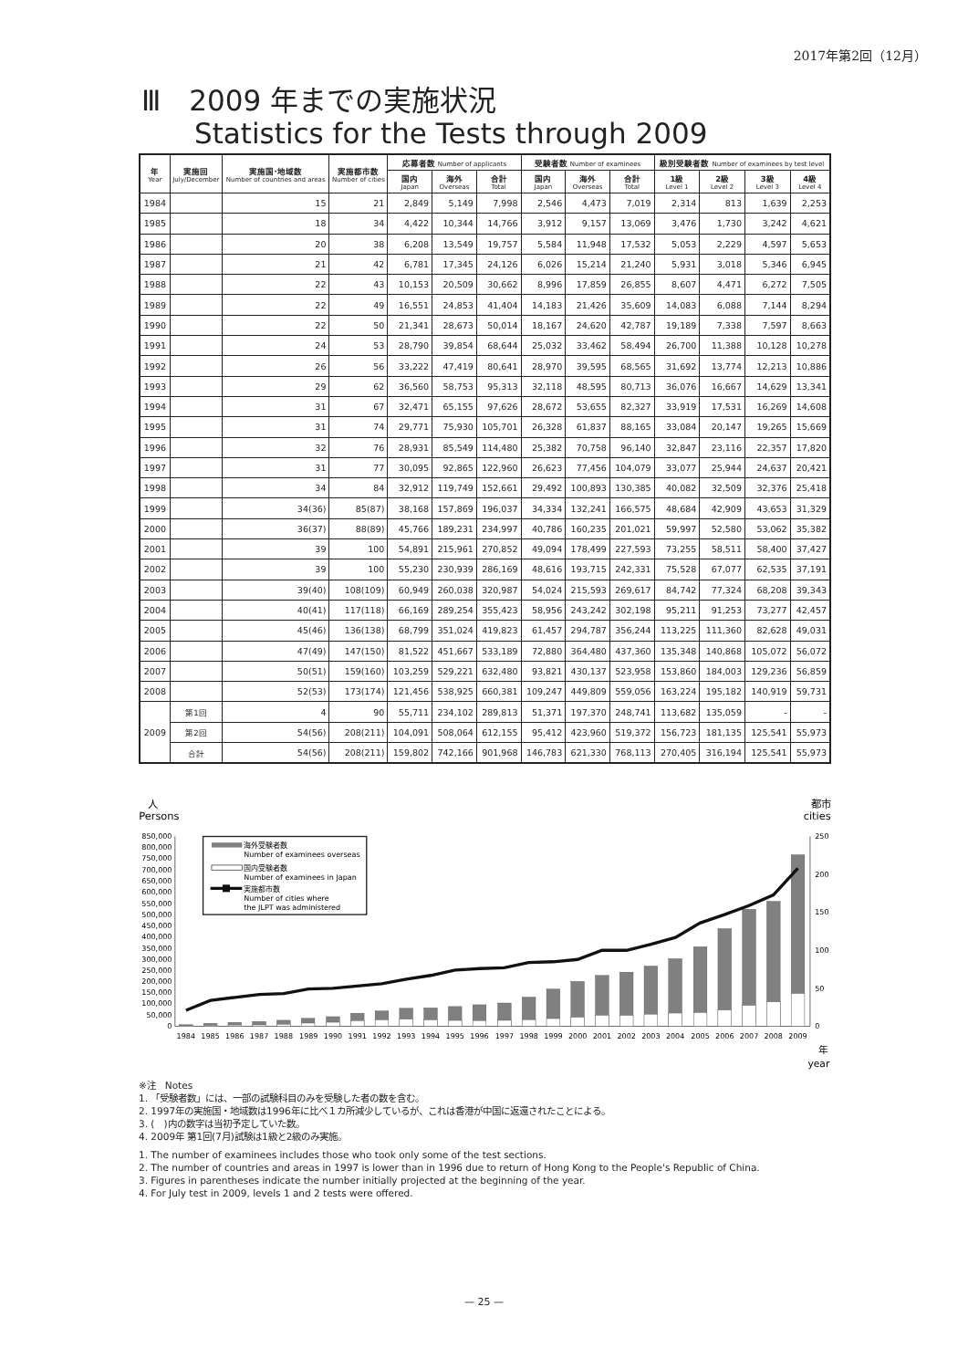2017年第2回（12月）
Ⅲ　2009 年までの実施状況
Statistics for the Tests through 2009
| 年 Year | 実施回 July/December | 実施国･地域数 Number of countries and areas | 実施都市数 Number of cities | 応募者数 Number of applicants | | | 受験者数 Number of examinees | | | 級別受験者数 Number of examinees by test level | | | |
| --- | --- | --- | --- | --- | --- | --- | --- | --- | --- | --- | --- | --- | --- |
| | | | | 国内 Japan | 海外 Overseas | 合計 Total | 国内 Japan | 海外 Overseas | 合計 Total | 1級 Level 1 | 2級 Level 2 | 3級 Level 3 | 4級 Level 4 |
| 1984 | | 15 | 21 | 2,849 | 5,149 | 7,998 | 2,546 | 4,473 | 7,019 | 2,314 | 813 | 1,639 | 2,253 |
| 1985 | | 18 | 34 | 4,422 | 10,344 | 14,766 | 3,912 | 9,157 | 13,069 | 3,476 | 1,730 | 3,242 | 4,621 |
| 1986 | | 20 | 38 | 6,208 | 13,549 | 19,757 | 5,584 | 11,948 | 17,532 | 5,053 | 2,229 | 4,597 | 5,653 |
| 1987 | | 21 | 42 | 6,781 | 17,345 | 24,126 | 6,026 | 15,214 | 21,240 | 5,931 | 3,018 | 5,346 | 6,945 |
| 1988 | | 22 | 43 | 10,153 | 20,509 | 30,662 | 8,996 | 17,859 | 26,855 | 8,607 | 4,471 | 6,272 | 7,505 |
| 1989 | | 22 | 49 | 16,551 | 24,853 | 41,404 | 14,183 | 21,426 | 35,609 | 14,083 | 6,088 | 7,144 | 8,294 |
| 1990 | | 22 | 50 | 21,341 | 28,673 | 50,014 | 18,167 | 24,620 | 42,787 | 19,189 | 7,338 | 7,597 | 8,663 |
| 1991 | | 24 | 53 | 28,790 | 39,854 | 68,644 | 25,032 | 33,462 | 58,494 | 26,700 | 11,388 | 10,128 | 10,278 |
| 1992 | | 26 | 56 | 33,222 | 47,419 | 80,641 | 28,970 | 39,595 | 68,565 | 31,692 | 13,774 | 12,213 | 10,886 |
| 1993 | | 29 | 62 | 36,560 | 58,753 | 95,313 | 32,118 | 48,595 | 80,713 | 36,076 | 16,667 | 14,629 | 13,341 |
| 1994 | | 31 | 67 | 32,471 | 65,155 | 97,626 | 28,672 | 53,655 | 82,327 | 33,919 | 17,531 | 16,269 | 14,608 |
| 1995 | | 31 | 74 | 29,771 | 75,930 | 105,701 | 26,328 | 61,837 | 88,165 | 33,084 | 20,147 | 19,265 | 15,669 |
| 1996 | | 32 | 76 | 28,931 | 85,549 | 114,480 | 25,382 | 70,758 | 96,140 | 32,847 | 23,116 | 22,357 | 17,820 |
| 1997 | | 31 | 77 | 30,095 | 92,865 | 122,960 | 26,623 | 77,456 | 104,079 | 33,077 | 25,944 | 24,637 | 20,421 |
| 1998 | | 34 | 84 | 32,912 | 119,749 | 152,661 | 29,492 | 100,893 | 130,385 | 40,082 | 32,509 | 32,376 | 25,418 |
| 1999 | | 34(36) | 85(87) | 38,168 | 157,869 | 196,037 | 34,334 | 132,241 | 166,575 | 48,684 | 42,909 | 43,653 | 31,329 |
| 2000 | | 36(37) | 88(89) | 45,766 | 189,231 | 234,997 | 40,786 | 160,235 | 201,021 | 59,997 | 52,580 | 53,062 | 35,382 |
| 2001 | | 39 | 100 | 54,891 | 215,961 | 270,852 | 49,094 | 178,499 | 227,593 | 73,255 | 58,511 | 58,400 | 37,427 |
| 2002 | | 39 | 100 | 55,230 | 230,939 | 286,169 | 48,616 | 193,715 | 242,331 | 75,528 | 67,077 | 62,535 | 37,191 |
| 2003 | | 39(40) | 108(109) | 60,949 | 260,038 | 320,987 | 54,024 | 215,593 | 269,617 | 84,742 | 77,324 | 68,208 | 39,343 |
| 2004 | | 40(41) | 117(118) | 66,169 | 289,254 | 355,423 | 58,956 | 243,242 | 302,198 | 95,211 | 91,253 | 73,277 | 42,457 |
| 2005 | | 45(46) | 136(138) | 68,799 | 351,024 | 419,823 | 61,457 | 294,787 | 356,244 | 113,225 | 111,360 | 82,628 | 49,031 |
| 2006 | | 47(49) | 147(150) | 81,522 | 451,667 | 533,189 | 72,880 | 364,480 | 437,360 | 135,348 | 140,868 | 105,072 | 56,072 |
| 2007 | | 50(51) | 159(160) | 103,259 | 529,221 | 632,480 | 93,821 | 430,137 | 523,958 | 153,860 | 184,003 | 129,236 | 56,859 |
| 2008 | | 52(53) | 173(174) | 121,456 | 538,925 | 660,381 | 109,247 | 449,809 | 559,056 | 163,224 | 195,182 | 140,919 | 59,731 |
| 2009 | 第1回 | 4 | 90 | 55,711 | 234,102 | 289,813 | 51,371 | 197,370 | 248,741 | 113,682 | 135,059 | - | - |
| | 第2回 | 54(56) | 208(211) | 104,091 | 508,064 | 612,155 | 95,412 | 423,960 | 519,372 | 156,723 | 181,135 | 125,541 | 55,973 |
| | 合計 | 54(56) | 208(211) | 159,802 | 742,166 | 901,968 | 146,783 | 621,330 | 768,113 | 270,405 | 316,194 | 125,541 | 55,973 |
人
Persons
都市
cities
850,000
800,000
750,000
700,000
650,000
600,000
550,000
500,000
450,000
400,000
350,000
300,000
250,000
200,000
150,000
100,000
50,000
0
250
200
150
100
50
0
1984
1985
1986
1987
1988
1989
1990
1991
1992
1993
1994
1995
1996
1997
1998
1999
2000
2001
2002
2003
2004
2005
2006
2007
2008
2009
年
year
海外受験者数
Number of examinees overseas
国内受験者数
Number of examinees in Japan
実施都市数
Number of cities where
the JLPT was administered
※注　Notes
1. 「受験者数」には、一部の試験科目のみを受験した者の数を含む。
2. 1997年の実施国・地域数は1996年に比べ１カ所減少しているが、これは香港が中国に返還されたことによる。
3. (　)内の数字は当初予定していた数。
4. 2009年 第1回(7月)試験は1級と2級のみ実施。
1. The number of examinees includes those who took only some of the test sections.
2. The number of countries and areas in 1997 is lower than in 1996 due to return of Hong Kong to the People's Republic of China.
3. Figures in parentheses indicate the number initially projected at the beginning of the year.
4. For July test in 2009, levels 1 and 2 tests were offered.
— 25 —